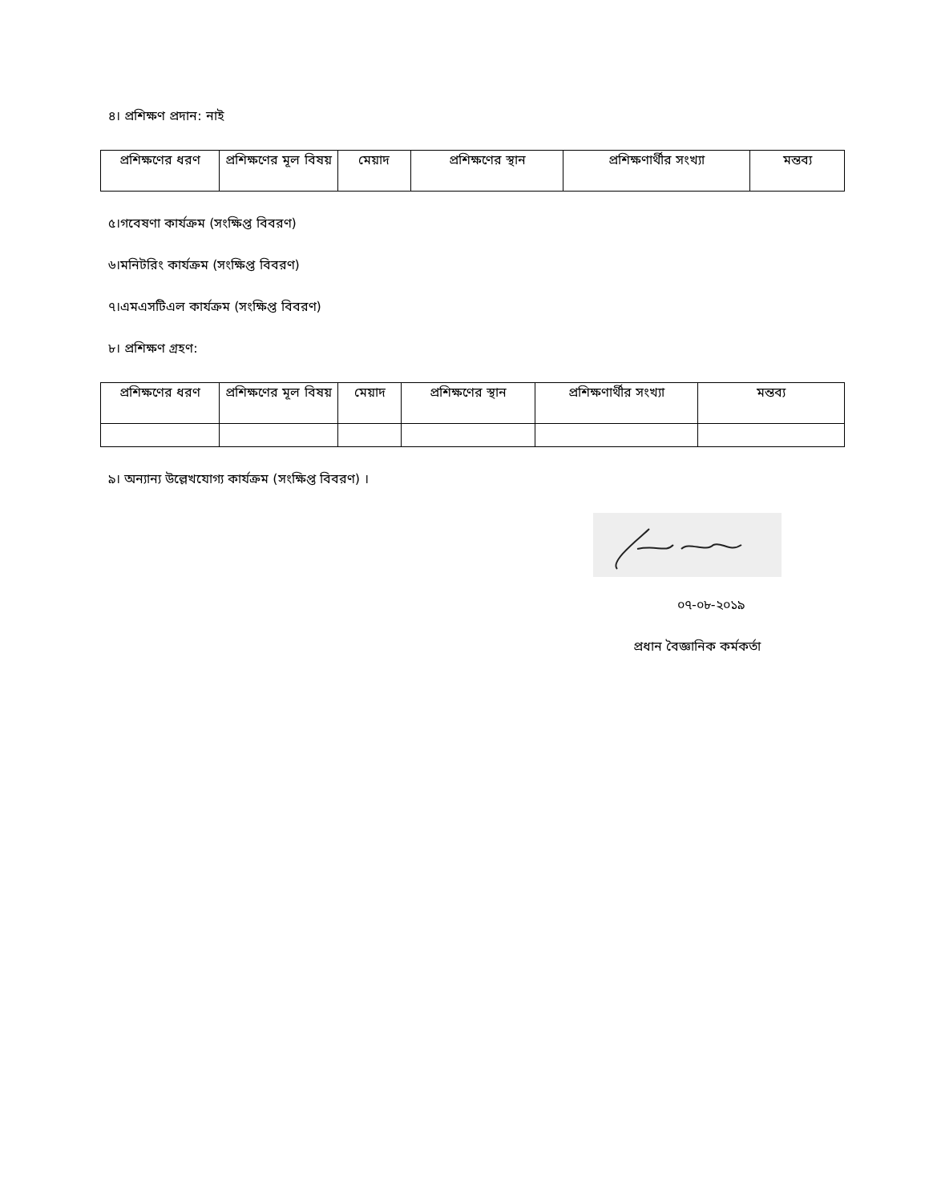৪। প্রশিক্ষণ প্রদান: নাই
| প্রশিক্ষণের ধরণ | প্রশিক্ষণের মূল বিষয় | মেয়াদ | প্রশিক্ষণের স্থান | প্রশিক্ষণার্থীর সংখ্যা | মন্তব্য |
| --- | --- | --- | --- | --- | --- |
৫।গবেষণা কার্যক্রম (সংক্ষিপ্ত বিবরণ)
৬।মনিটরিং কার্যক্রম (সংক্ষিপ্ত বিবরণ)
৭।এমএসটিএল কার্যক্রম (সংক্ষিপ্ত বিবরণ)
৮। প্রশিক্ষণ গ্রহণ:
| প্রশিক্ষণের ধরণ | প্রশিক্ষণের মূল বিষয় | মেয়াদ | প্রশিক্ষণের স্থান | প্রশিক্ষণার্থীর সংখ্যা | মন্তব্য |
| --- | --- | --- | --- | --- | --- |
৯। অন্যান্য উল্লেখযোগ্য কার্যক্রম (সংক্ষিপ্ত বিবরণ) ।
০৭-০৮-২০১৯
প্রধান বৈজ্ঞানিক কর্মকর্তা